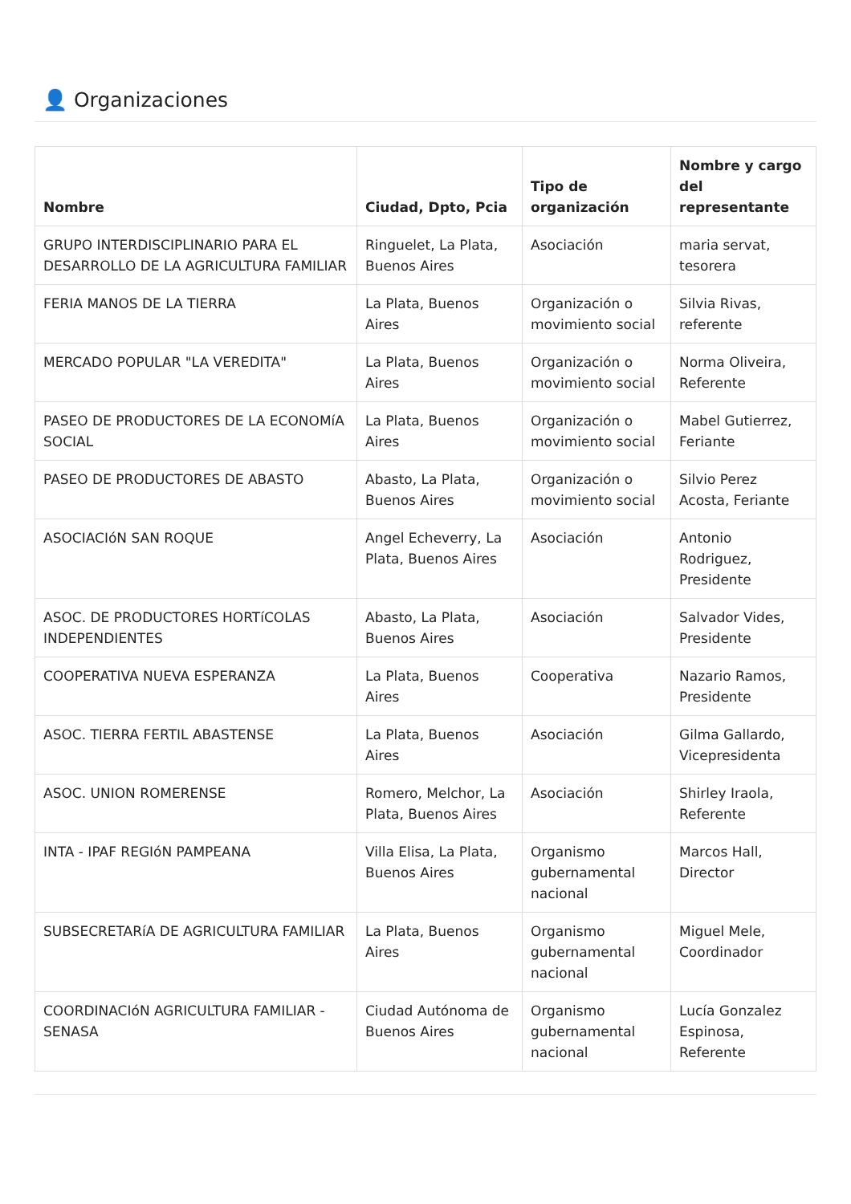👤 Organizaciones
| Nombre | Ciudad, Dpto, Pcia | Tipo de organización | Nombre y cargo del representante |
| --- | --- | --- | --- |
| GRUPO INTERDISCIPLINARIO PARA EL DESARROLLO DE LA AGRICULTURA FAMILIAR | Ringuelet, La Plata, Buenos Aires | Asociación | maria servat, tesorera |
| FERIA MANOS DE LA TIERRA | La Plata, Buenos Aires | Organización o movimiento social | Silvia Rivas, referente |
| MERCADO POPULAR "LA VEREDITA" | La Plata, Buenos Aires | Organización o movimiento social | Norma Oliveira, Referente |
| PASEO DE PRODUCTORES DE LA ECONOMíA SOCIAL | La Plata, Buenos Aires | Organización o movimiento social | Mabel Gutierrez, Feriante |
| PASEO DE PRODUCTORES DE ABASTO | Abasto, La Plata, Buenos Aires | Organización o movimiento social | Silvio Perez Acosta, Feriante |
| ASOCIACIóN SAN ROQUE | Angel Echeverry, La Plata, Buenos Aires | Asociación | Antonio Rodriguez, Presidente |
| ASOC. DE PRODUCTORES HORTíCOLAS INDEPENDIENTES | Abasto, La Plata, Buenos Aires | Asociación | Salvador Vides, Presidente |
| COOPERATIVA NUEVA ESPERANZA | La Plata, Buenos Aires | Cooperativa | Nazario Ramos, Presidente |
| ASOC. TIERRA FERTIL ABASTENSE | La Plata, Buenos Aires | Asociación | Gilma Gallardo, Vicepresidenta |
| ASOC. UNION ROMERENSE | Romero, Melchor, La Plata, Buenos Aires | Asociación | Shirley Iraola, Referente |
| INTA - IPAF REGIóN PAMPEANA | Villa Elisa, La Plata, Buenos Aires | Organismo gubernamental nacional | Marcos Hall, Director |
| SUBSECRETARíA DE AGRICULTURA FAMILIAR | La Plata, Buenos Aires | Organismo gubernamental nacional | Miguel Mele, Coordinador |
| COORDINACIóN AGRICULTURA FAMILIAR - SENASA | Ciudad Autónoma de Buenos Aires | Organismo gubernamental nacional | Lucía Gonzalez Espinosa, Referente |